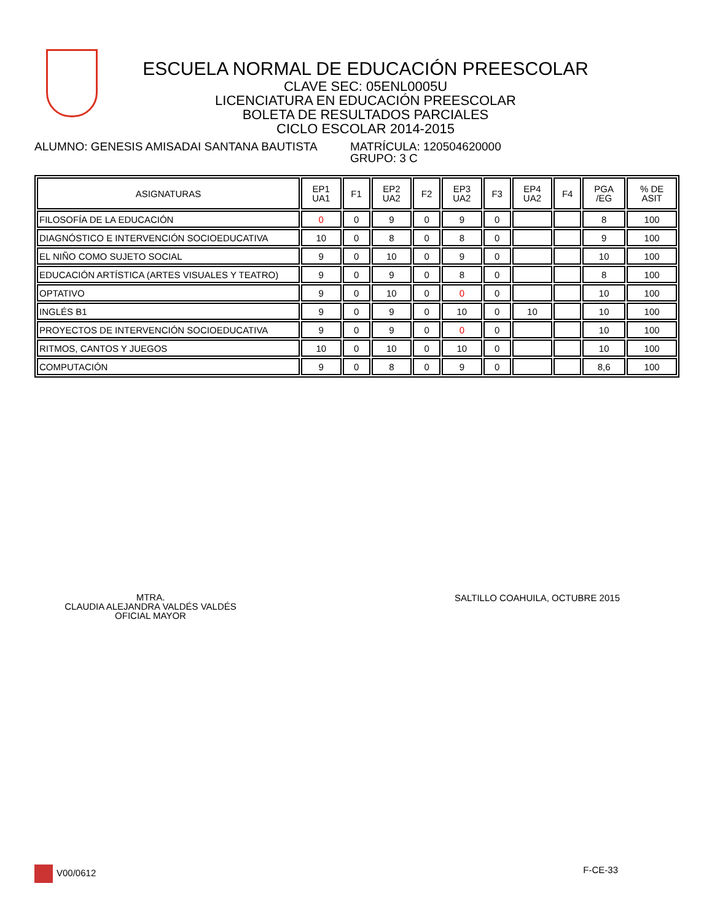ESCUELA NORMAL DE EDUCACIÓN PREESCOLAR
CLAVE SEC: 05ENL0005U
LICENCIATURA EN EDUCACIÓN PREESCOLAR
BOLETA DE RESULTADOS PARCIALES
CICLO ESCOLAR 2014-2015
ALUMNO: GENESIS AMISADAI SANTANA BAUTISTA MATRÍCULA: 120504620000
GRUPO: 3 C
| ASIGNATURAS | EP1 UA1 | F1 | EP2 UA2 | F2 | EP3 UA2 | F3 | EP4 UA2 | F4 | PGA /EG | % DE ASIT |
| --- | --- | --- | --- | --- | --- | --- | --- | --- | --- | --- |
| FILOSOFÍA DE LA EDUCACIÓN | 0 | 0 | 9 | 0 | 9 | 0 | | | 8 | 100 |
| DIAGNÓSTICO E INTERVENCIÓN SOCIOEDUCATIVA | 10 | 0 | 8 | 0 | 8 | 0 | | | 9 | 100 |
| EL NIÑO COMO SUJETO SOCIAL | 9 | 0 | 10 | 0 | 9 | 0 | | | 10 | 100 |
| EDUCACIÓN ARTÍSTICA (ARTES VISUALES Y TEATRO) | 9 | 0 | 9 | 0 | 8 | 0 | | | 8 | 100 |
| OPTATIVO | 9 | 0 | 10 | 0 | 0 | 0 | | | 10 | 100 |
| INGLÉS B1 | 9 | 0 | 9 | 0 | 10 | 0 | 10 | | 10 | 100 |
| PROYECTOS DE INTERVENCIÓN SOCIOEDUCATIVA | 9 | 0 | 9 | 0 | 0 | 0 | | | 10 | 100 |
| RITMOS, CANTOS Y JUEGOS | 10 | 0 | 10 | 0 | 10 | 0 | | | 10 | 100 |
| COMPUTACIÓN | 9 | 0 | 8 | 0 | 9 | 0 | | | 8,6 | 100 |
MTRA.
CLAUDIA ALEJANDRA VALDÉS VALDÉS
OFICIAL MAYOR
SALTILLO COAHUILA, OCTUBRE 2015
V00/0612 F-CE-33